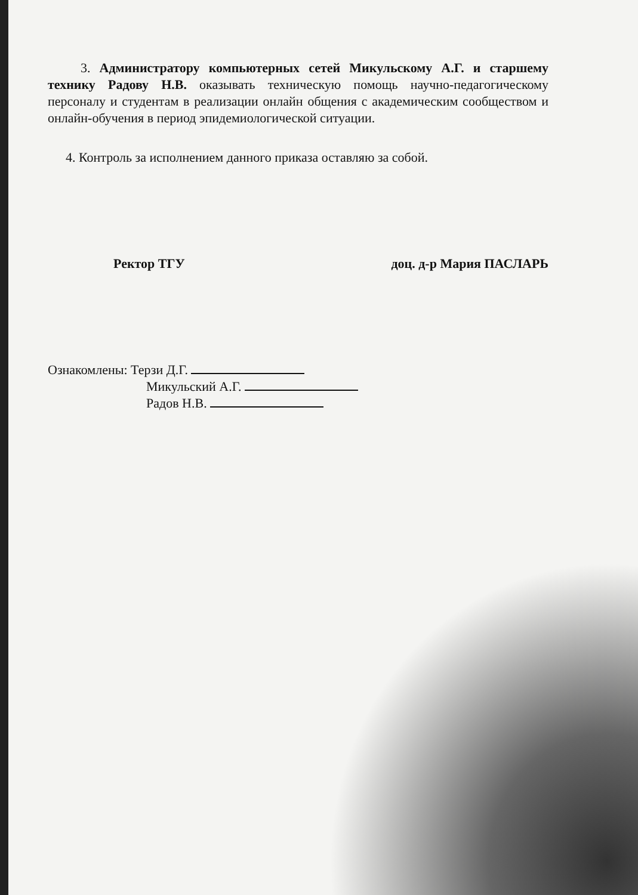3. Администратору компьютерных сетей Микульскому А.Г. и старшему технику Радову Н.В. оказывать техническую помощь научно-педагогическому персоналу и студентам в реализации онлайн общения с академическим сообществом и онлайн-обучения в период эпидемиологической ситуации.
4. Контроль за исполнением данного приказа оставляю за собой.
Ректор ТГУ доц. д-р Мария ПАСЛАРЬ
Ознакомлены: Терзи Д.Г.
Микульский А.Г.
Радов Н.В.